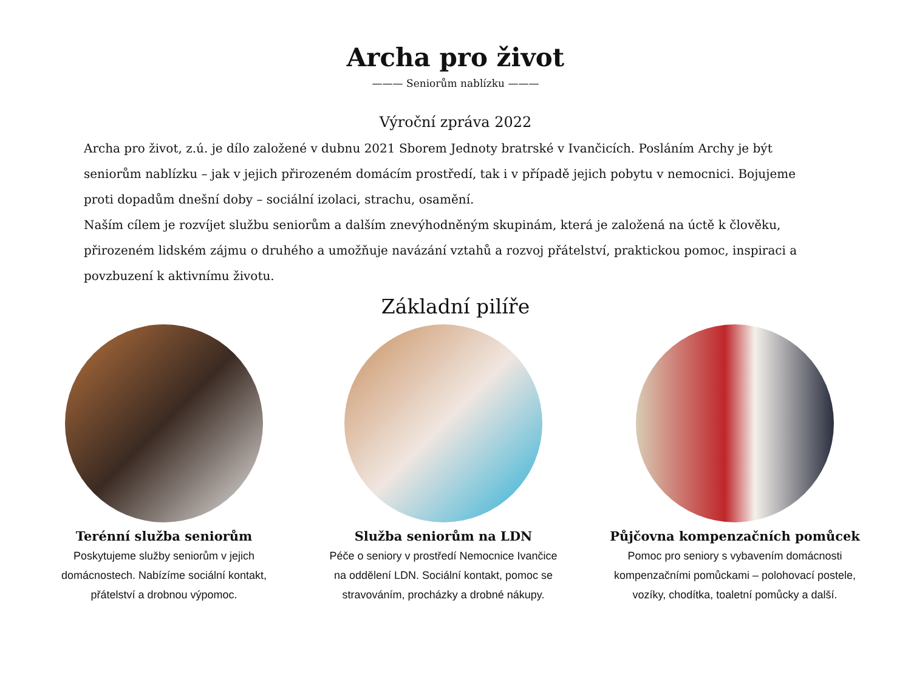Archa pro život
——— Seniorům nablízku ———
Výroční zpráva 2022
Archa pro život, z.ú. je dílo založené v dubnu 2021 Sborem Jednoty bratrské v Ivančicích. Posláním Archy je být seniorům nablízku – jak v jejich přirozeném domácím prostředí, tak i v případě jejich pobytu v nemocnici. Bojujeme proti dopadům dnešní doby – sociální izolaci, strachu, osamění.
Naším cílem je rozvíjet službu seniorům a dalším znevýhodněným skupinám, která je založená na úctě k člověku, přirozeném lidském zájmu o druhého a umožňuje navázání vztahů a rozvoj přátelství, praktickou pomoc, inspiraci a povzbuzení k aktivnímu životu.
Základní pilíře
Terénní služba seniorům
Poskytujeme služby seniorům v jejich domácnostech. Nabízíme sociální kontakt, přátelství a drobnou výpomoc.
Služba seniorům na LDN
Péče o seniory v prostředí Nemocnice Ivančice na oddělení LDN. Sociální kontakt, pomoc se stravováním, procházky a drobné nákupy.
Půjčovna kompenzačních pomůcek
Pomoc pro seniory s vybavením domácnosti kompenzačními pomůckami – polohovací postele, vozíky, chodítka, toaletní pomůcky a další.